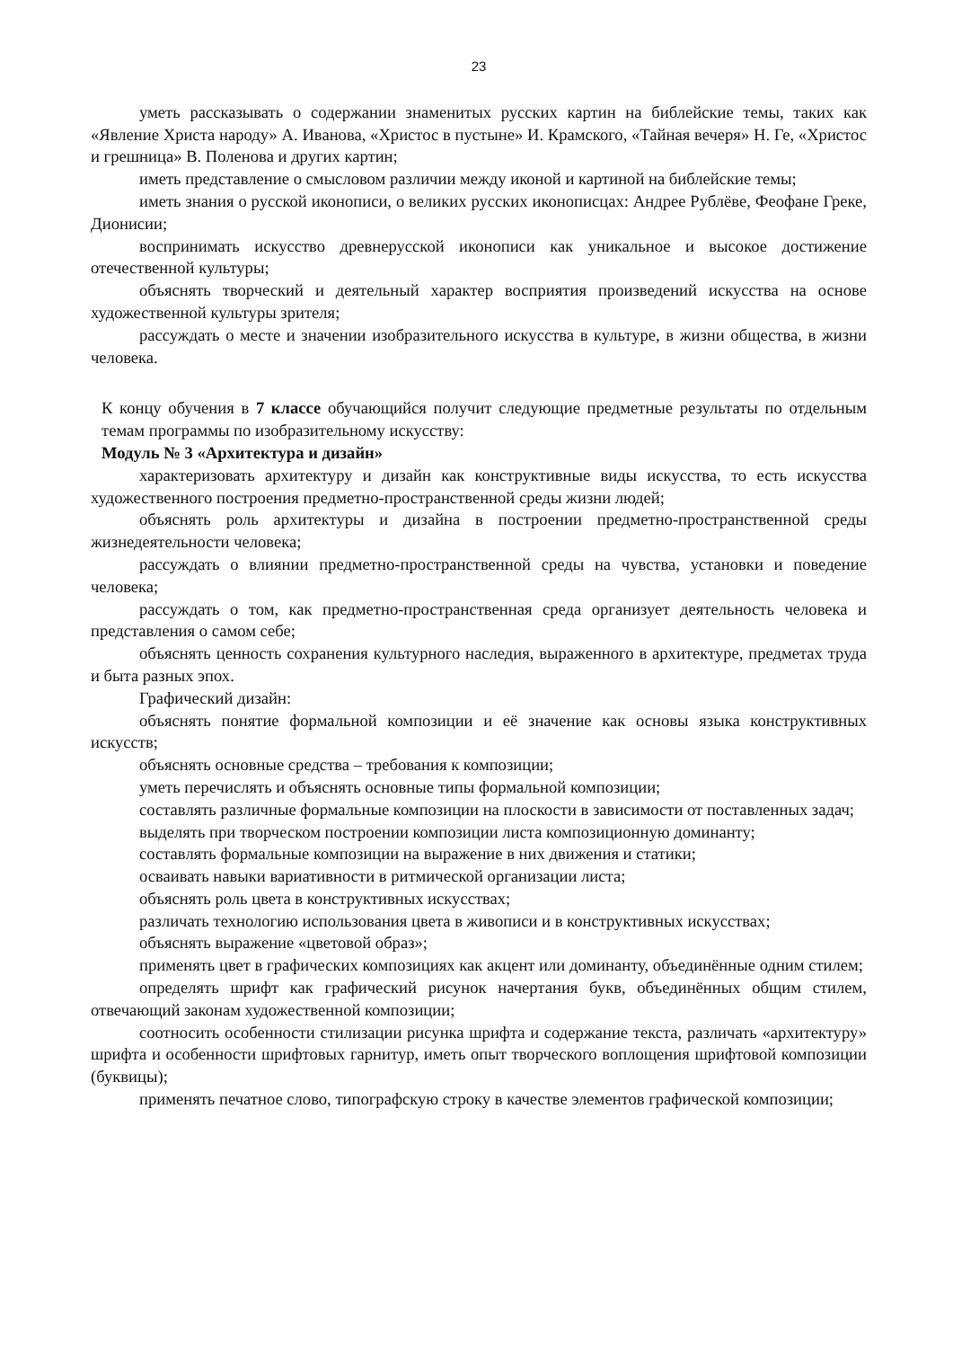23
уметь рассказывать о содержании знаменитых русских картин на библейские темы, таких как «Явление Христа народу» А. Иванова, «Христос в пустыне» И. Крамского, «Тайная вечеря» Н. Ге, «Христос и грешница» В. Поленова и других картин;
иметь представление о смысловом различии между иконой и картиной на библейские темы;
иметь знания о русской иконописи, о великих русских иконописцах: Андрее Рублёве, Феофане Греке, Дионисии;
воспринимать искусство древнерусской иконописи как уникальное и высокое достижение отечественной культуры;
объяснять творческий и деятельный характер восприятия произведений искусства на основе художественной культуры зрителя;
рассуждать о месте и значении изобразительного искусства в культуре, в жизни общества, в жизни человека.
К концу обучения в 7 классе обучающийся получит следующие предметные результаты по отдельным темам программы по изобразительному искусству:
Модуль № 3 «Архитектура и дизайн»
характеризовать архитектуру и дизайн как конструктивные виды искусства, то есть искусства художественного построения предметно-пространственной среды жизни людей;
объяснять роль архитектуры и дизайна в построении предметно-пространственной среды жизнедеятельности человека;
рассуждать о влиянии предметно-пространственной среды на чувства, установки и поведение человека;
рассуждать о том, как предметно-пространственная среда организует деятельность человека и представления о самом себе;
объяснять ценность сохранения культурного наследия, выраженного в архитектуре, предметах труда и быта разных эпох.
Графический дизайн:
объяснять понятие формальной композиции и её значение как основы языка конструктивных искусств;
объяснять основные средства – требования к композиции;
уметь перечислять и объяснять основные типы формальной композиции;
составлять различные формальные композиции на плоскости в зависимости от поставленных задач;
выделять при творческом построении композиции листа композиционную доминанту;
составлять формальные композиции на выражение в них движения и статики;
осваивать навыки вариативности в ритмической организации листа;
объяснять роль цвета в конструктивных искусствах;
различать технологию использования цвета в живописи и в конструктивных искусствах;
объяснять выражение «цветовой образ»;
применять цвет в графических композициях как акцент или доминанту, объединённые одним стилем;
определять шрифт как графический рисунок начертания букв, объединённых общим стилем, отвечающий законам художественной композиции;
соотносить особенности стилизации рисунка шрифта и содержание текста, различать «архитектуру» шрифта и особенности шрифтовых гарнитур, иметь опыт творческого воплощения шрифтовой композиции (буквицы);
применять печатное слово, типографскую строку в качестве элементов графической композиции;